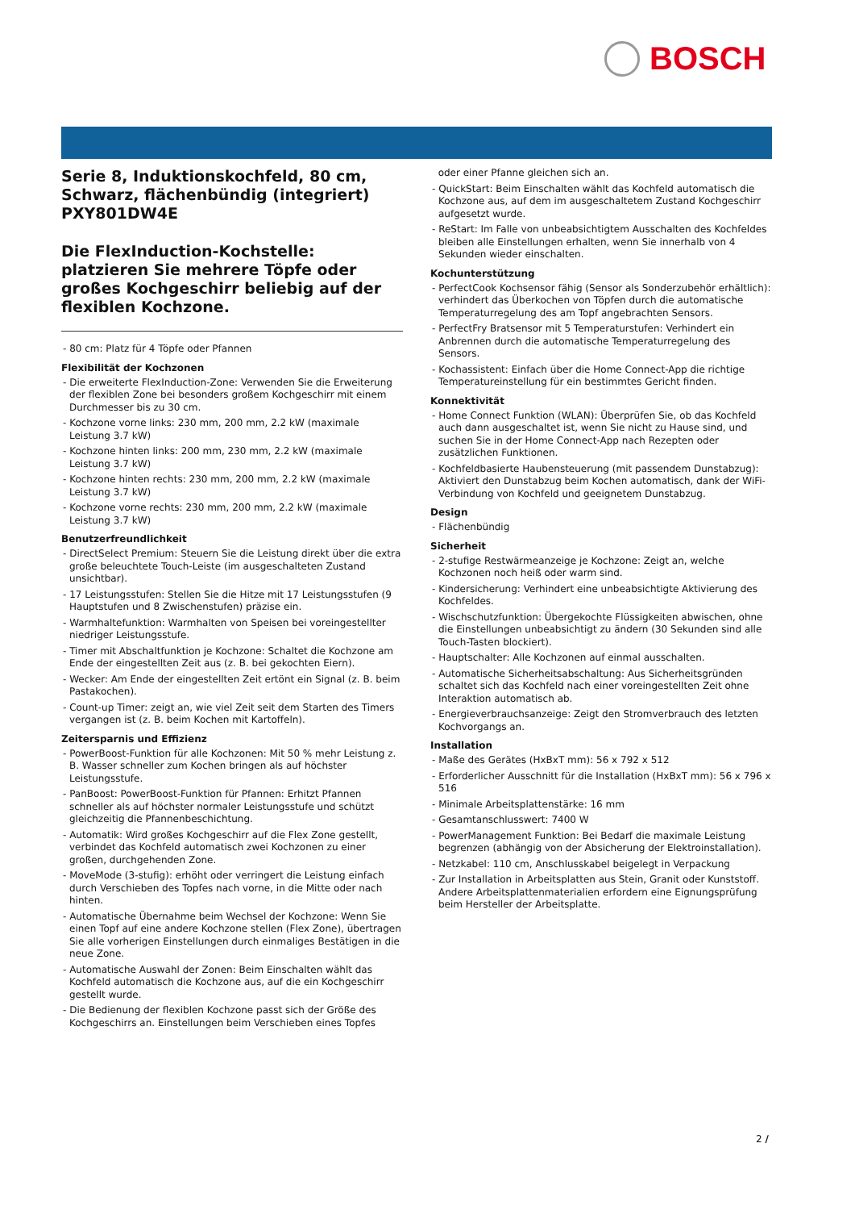BOSCH
Serie 8, Induktionskochfeld, 80 cm, Schwarz, flächenbündig (integriert) PXY801DW4E
Die FlexInduction-Kochstelle: platzieren Sie mehrere Töpfe oder großes Kochgeschirr beliebig auf der flexiblen Kochzone.
- 80 cm: Platz für 4 Töpfe oder Pfannen
Flexibilität der Kochzonen
- Die erweiterte FlexInduction-Zone: Verwenden Sie die Erweiterung der flexiblen Zone bei besonders großem Kochgeschirr mit einem Durchmesser bis zu 30 cm.
- Kochzone vorne links: 230 mm, 200 mm, 2.2 kW (maximale Leistung 3.7 kW)
- Kochzone hinten links: 200 mm, 230 mm, 2.2 kW (maximale Leistung 3.7 kW)
- Kochzone hinten rechts: 230 mm, 200 mm, 2.2 kW (maximale Leistung 3.7 kW)
- Kochzone vorne rechts: 230 mm, 200 mm, 2.2 kW (maximale Leistung 3.7 kW)
Benutzerfreundlichkeit
- DirectSelect Premium: Steuern Sie die Leistung direkt über die extra große beleuchtete Touch-Leiste (im ausgeschalteten Zustand unsichtbar).
- 17 Leistungsstufen: Stellen Sie die Hitze mit 17 Leistungsstufen (9 Hauptstufen und 8 Zwischenstufen) präzise ein.
- Warmhaltefunktion: Warmhalten von Speisen bei voreingestellter niedriger Leistungsstufe.
- Timer mit Abschaltfunktion je Kochzone: Schaltet die Kochzone am Ende der eingestellten Zeit aus (z. B. bei gekochten Eiern).
- Wecker: Am Ende der eingestellten Zeit ertönt ein Signal (z. B. beim Pastakochen).
- Count-up Timer: zeigt an, wie viel Zeit seit dem Starten des Timers vergangen ist (z. B. beim Kochen mit Kartoffeln).
Zeitersparnis und Effizienz
- PowerBoost-Funktion für alle Kochzonen: Mit 50 % mehr Leistung z. B. Wasser schneller zum Kochen bringen als auf höchster Leistungsstufe.
- PanBoost: PowerBoost-Funktion für Pfannen: Erhitzt Pfannen schneller als auf höchster normaler Leistungsstufe und schützt gleichzeitig die Pfannenbeschichtung.
- Automatik: Wird großes Kochgeschirr auf die Flex Zone gestellt, verbindet das Kochfeld automatisch zwei Kochzonen zu einer großen, durchgehenden Zone.
- MoveMode (3-stufig): erhöht oder verringert die Leistung einfach durch Verschieben des Topfes nach vorne, in die Mitte oder nach hinten.
- Automatische Übernahme beim Wechsel der Kochzone: Wenn Sie einen Topf auf eine andere Kochzone stellen (Flex Zone), übertragen Sie alle vorherigen Einstellungen durch einmaliges Bestätigen in die neue Zone.
- Automatische Auswahl der Zonen: Beim Einschalten wählt das Kochfeld automatisch die Kochzone aus, auf die ein Kochgeschirr gestellt wurde.
- Die Bedienung der flexiblen Kochzone passt sich der Größe des Kochgeschirrs an. Einstellungen beim Verschieben eines Topfes
oder einer Pfanne gleichen sich an.
- QuickStart: Beim Einschalten wählt das Kochfeld automatisch die Kochzone aus, auf dem im ausgeschaltetem Zustand Kochgeschirr aufgesetzt wurde.
- ReStart: Im Falle von unbeabsichtigtem Ausschalten des Kochfeldes bleiben alle Einstellungen erhalten, wenn Sie innerhalb von 4 Sekunden wieder einschalten.
Kochunterstützung
- PerfectCook Kochsensor fähig (Sensor als Sonderzubehör erhältlich): verhindert das Überkochen von Töpfen durch die automatische Temperaturregelung des am Topf angebrachten Sensors.
- PerfectFry Bratsensor mit 5 Temperaturstufen: Verhindert ein Anbrennen durch die automatische Temperaturregelung des Sensors.
- Kochassistent: Einfach über die Home Connect-App die richtige Temperatureinstellung für ein bestimmtes Gericht finden.
Konnektivität
- Home Connect Funktion (WLAN): Überprüfen Sie, ob das Kochfeld auch dann ausgeschaltet ist, wenn Sie nicht zu Hause sind, und suchen Sie in der Home Connect-App nach Rezepten oder zusätzlichen Funktionen.
- Kochfeldbasierte Haubensteuerung (mit passendem Dunstabzug): Aktiviert den Dunstabzug beim Kochen automatisch, dank der WiFi-Verbindung von Kochfeld und geeignetem Dunstabzug.
Design
- Flächenbündig
Sicherheit
- 2-stufige Restwärmeanzeige je Kochzone: Zeigt an, welche Kochzonen noch heiß oder warm sind.
- Kindersicherung: Verhindert eine unbeabsichtigte Aktivierung des Kochfeldes.
- Wischschutzfunktion: Übergekochte Flüssigkeiten abwischen, ohne die Einstellungen unbeabsichtigt zu ändern (30 Sekunden sind alle Touch-Tasten blockiert).
- Hauptschalter: Alle Kochzonen auf einmal ausschalten.
- Automatische Sicherheitsabschaltung: Aus Sicherheitsgründen schaltet sich das Kochfeld nach einer voreingestellten Zeit ohne Interaktion automatisch ab.
- Energieverbrauchsanzeige: Zeigt den Stromverbrauch des letzten Kochvorgangs an.
Installation
- Maße des Gerätes (HxBxT mm): 56 x 792 x 512
- Erforderlicher Ausschnitt für die Installation (HxBxT mm): 56 x 796 x 516
- Minimale Arbeitsplattenstärke: 16 mm
- Gesamtanschlusswert: 7400 W
- PowerManagement Funktion: Bei Bedarf die maximale Leistung begrenzen (abhängig von der Absicherung der Elektroinstallation).
- Netzkabel: 110 cm, Anschlusskabel beigelegt in Verpackung
- Zur Installation in Arbeitsplatten aus Stein, Granit oder Kunststoff. Andere Arbeitsplattenmaterialien erfordern eine Eignungsprüfung beim Hersteller der Arbeitsplatte.
2 /